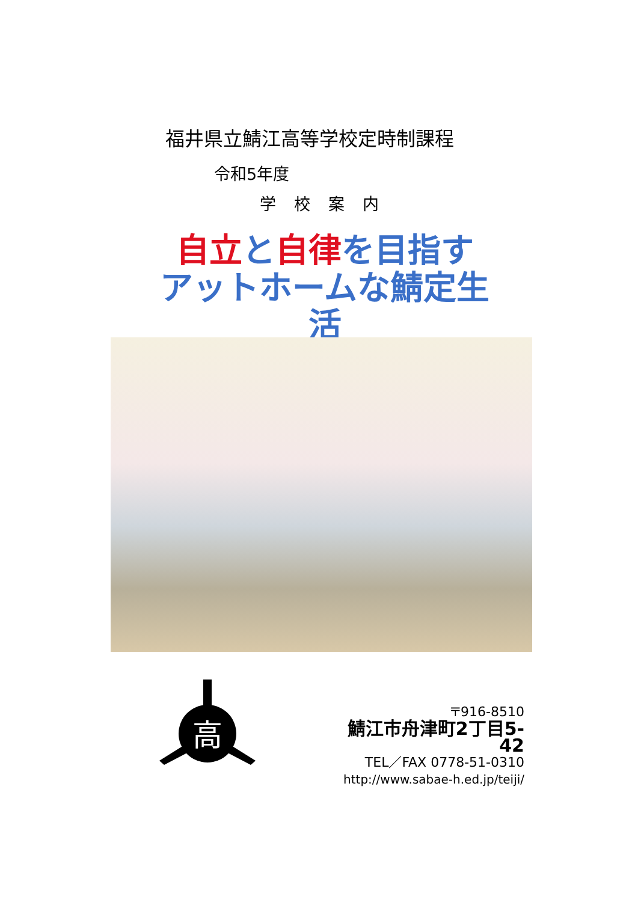福井県立鯖江高等学校定時制課程
令和5年度
学校案内
自立と自律を目指す
アットホームな鯖定生活
高
〒916-8510
鯖江市舟津町2丁目5-42
TEL／FAX 0778-51-0310
http://www.sabae-h.ed.jp/teiji/